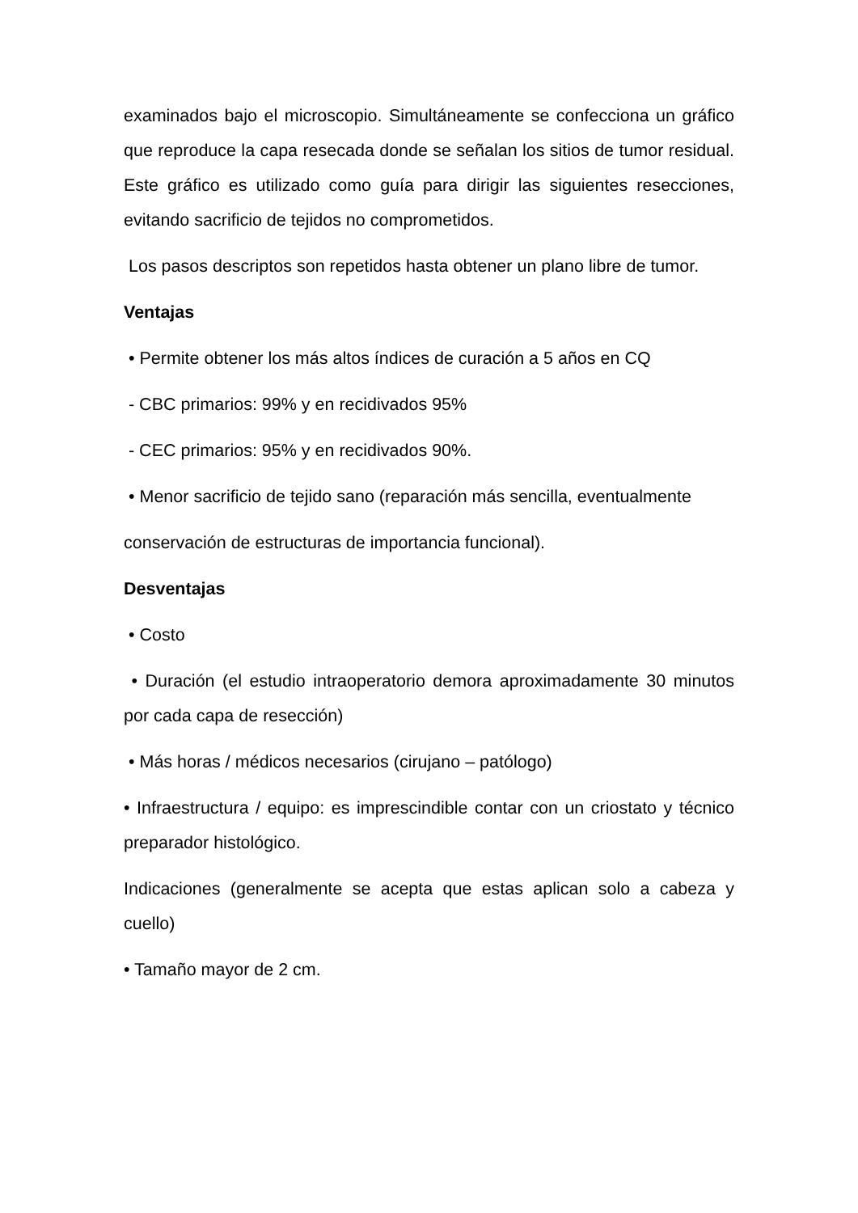examinados bajo el microscopio. Simultáneamente se confecciona un gráfico que reproduce la capa resecada donde se señalan los sitios de tumor residual. Este gráfico es utilizado como guía para dirigir las siguientes resecciones, evitando sacrificio de tejidos no comprometidos.
Los pasos descriptos son repetidos hasta obtener un plano libre de tumor.
Ventajas
• Permite obtener los más altos índices de curación a 5 años en CQ
- CBC primarios: 99% y en recidivados 95%
- CEC primarios: 95% y en recidivados 90%.
• Menor sacrificio de tejido sano (reparación más sencilla, eventualmente
conservación de estructuras de importancia funcional).
Desventajas
• Costo
• Duración (el estudio intraoperatorio demora aproximadamente 30 minutos por cada capa de resección)
• Más horas / médicos necesarios (cirujano – patólogo)
• Infraestructura / equipo: es imprescindible contar con un criostato y técnico preparador histológico.
Indicaciones (generalmente se acepta que estas aplican solo a cabeza y cuello)
• Tamaño mayor de 2 cm.